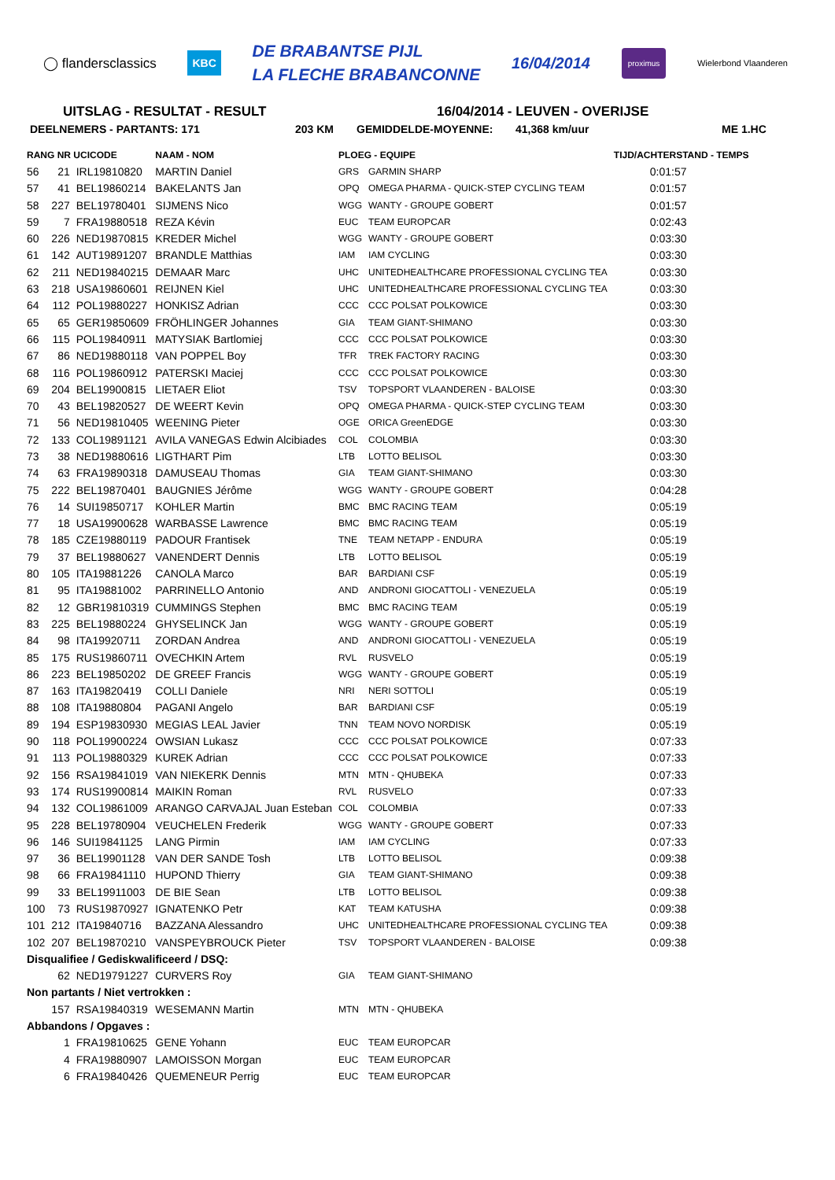◯ flandersclassics
KBC
DE BRABANTSE PIJL
LA FLECHE BRABANCONNE
16/04/2014
proximus
Wielerbond Vlaanderen
UITSLAG - RESULTAT - RESULT 16/04/2014 - LEUVEN - OVERIJSE
DEELNEMERS - PARTANTS: 171 203 KM GEMIDDELDE-MOYENNE: 41,368 km/uur ME 1.HC
| RANG NR UCICODE | | | NAAM - NOM | PLOEG - EQUIPE | | TIJD/ACHTERSTAND - TEMPS |
| --- | --- | --- | --- | --- | --- | --- |
| 56 | 21 | IRL19810820 | MARTIN Daniel | GRS | GARMIN SHARP | 0:01:57 |
| 57 | 41 | BEL19860214 | BAKELANTS Jan | OPQ | OMEGA PHARMA - QUICK-STEP CYCLING TEAM | 0:01:57 |
| 58 | 227 | BEL19780401 | SIJMENS Nico | WGG | WANTY - GROUPE GOBERT | 0:01:57 |
| 59 | 7 | FRA19880518 | REZA Kévin | EUC | TEAM EUROPCAR | 0:02:43 |
| 60 | 226 | NED19870815 | KREDER Michel | WGG | WANTY - GROUPE GOBERT | 0:03:30 |
| 61 | 142 | AUT19891207 | BRANDLE Matthias | IAM | IAM CYCLING | 0:03:30 |
| 62 | 211 | NED19840215 | DEMAAR Marc | UHC | UNITEDHEALTHCARE PROFESSIONAL CYCLING TEA | 0:03:30 |
| 63 | 218 | USA19860601 | REIJNEN Kiel | UHC | UNITEDHEALTHCARE PROFESSIONAL CYCLING TEA | 0:03:30 |
| 64 | 112 | POL19880227 | HONKISZ Adrian | CCC | CCC POLSAT POLKOWICE | 0:03:30 |
| 65 | 65 | GER19850609 | FRÖHLINGER Johannes | GIA | TEAM GIANT-SHIMANO | 0:03:30 |
| 66 | 115 | POL19840911 | MATYSIAK Bartlomiej | CCC | CCC POLSAT POLKOWICE | 0:03:30 |
| 67 | 86 | NED19880118 | VAN POPPEL Boy | TFR | TREK FACTORY RACING | 0:03:30 |
| 68 | 116 | POL19860912 | PATERSKI Maciej | CCC | CCC POLSAT POLKOWICE | 0:03:30 |
| 69 | 204 | BEL19900815 | LIETAER Eliot | TSV | TOPSPORT VLAANDEREN - BALOISE | 0:03:30 |
| 70 | 43 | BEL19820527 | DE WEERT Kevin | OPQ | OMEGA PHARMA - QUICK-STEP CYCLING TEAM | 0:03:30 |
| 71 | 56 | NED19810405 | WEENING Pieter | OGE | ORICA GreenEDGE | 0:03:30 |
| 72 | 133 | COL19891121 | AVILA VANEGAS Edwin Alcibiades | COL | COLOMBIA | 0:03:30 |
| 73 | 38 | NED19880616 | LIGTHART Pim | LTB | LOTTO BELISOL | 0:03:30 |
| 74 | 63 | FRA19890318 | DAMUSEAU Thomas | GIA | TEAM GIANT-SHIMANO | 0:03:30 |
| 75 | 222 | BEL19870401 | BAUGNIES Jérôme | WGG | WANTY - GROUPE GOBERT | 0:04:28 |
| 76 | 14 | SUI19850717 | KOHLER Martin | BMC | BMC RACING TEAM | 0:05:19 |
| 77 | 18 | USA19900628 | WARBASSE Lawrence | BMC | BMC RACING TEAM | 0:05:19 |
| 78 | 185 | CZE19880119 | PADOUR Frantisek | TNE | TEAM NETAPP - ENDURA | 0:05:19 |
| 79 | 37 | BEL19880627 | VANENDERT Dennis | LTB | LOTTO BELISOL | 0:05:19 |
| 80 | 105 | ITA19881226 | CANOLA Marco | BAR | BARDIANI CSF | 0:05:19 |
| 81 | 95 | ITA19881002 | PARRINELLO Antonio | AND | ANDRONI GIOCATTOLI - VENEZUELA | 0:05:19 |
| 82 | 12 | GBR19810319 | CUMMINGS Stephen | BMC | BMC RACING TEAM | 0:05:19 |
| 83 | 225 | BEL19880224 | GHYSELINCK Jan | WGG | WANTY - GROUPE GOBERT | 0:05:19 |
| 84 | 98 | ITA19920711 | ZORDAN Andrea | AND | ANDRONI GIOCATTOLI - VENEZUELA | 0:05:19 |
| 85 | 175 | RUS19860711 | OVECHKIN Artem | RVL | RUSVELO | 0:05:19 |
| 86 | 223 | BEL19850202 | DE GREEF Francis | WGG | WANTY - GROUPE GOBERT | 0:05:19 |
| 87 | 163 | ITA19820419 | COLLI Daniele | NRI | NERI SOTTOLI | 0:05:19 |
| 88 | 108 | ITA19880804 | PAGANI Angelo | BAR | BARDIANI CSF | 0:05:19 |
| 89 | 194 | ESP19830930 | MEGIAS LEAL Javier | TNN | TEAM NOVO NORDISK | 0:05:19 |
| 90 | 118 | POL19900224 | OWSIAN Lukasz | CCC | CCC POLSAT POLKOWICE | 0:07:33 |
| 91 | 113 | POL19880329 | KUREK Adrian | CCC | CCC POLSAT POLKOWICE | 0:07:33 |
| 92 | 156 | RSA19841019 | VAN NIEKERK Dennis | MTN | MTN - QHUBEKA | 0:07:33 |
| 93 | 174 | RUS19900814 | MAIKIN Roman | RVL | RUSVELO | 0:07:33 |
| 94 | 132 | COL19861009 | ARANGO CARVAJAL Juan Esteban | COL | COLOMBIA | 0:07:33 |
| 95 | 228 | BEL19780904 | VEUCHELEN Frederik | WGG | WANTY - GROUPE GOBERT | 0:07:33 |
| 96 | 146 | SUI19841125 | LANG Pirmin | IAM | IAM CYCLING | 0:07:33 |
| 97 | 36 | BEL19901128 | VAN DER SANDE Tosh | LTB | LOTTO BELISOL | 0:09:38 |
| 98 | 66 | FRA19841110 | HUPOND Thierry | GIA | TEAM GIANT-SHIMANO | 0:09:38 |
| 99 | 33 | BEL19911003 | DE BIE Sean | LTB | LOTTO BELISOL | 0:09:38 |
| 100 | 73 | RUS19870927 | IGNATENKO Petr | KAT | TEAM KATUSHA | 0:09:38 |
| 101 | 212 | ITA19840716 | BAZZANA Alessandro | UHC | UNITEDHEALTHCARE PROFESSIONAL CYCLING TEA | 0:09:38 |
| 102 | 207 | BEL19870210 | VANSPEYBROUCK Pieter | TSV | TOPSPORT VLAANDEREN - BALOISE | 0:09:38 |
| Disqualifiee / Gediskwalificeerd / DSQ: | | | | | | |
| | 62 | NED19791227 | CURVERS Roy | GIA | TEAM GIANT-SHIMANO | |
| Non partants / Niet vertrokken : | | | | | | |
| | 157 | RSA19840319 | WESEMANN Martin | MTN | MTN - QHUBEKA | |
| Abbandons / Opgaves : | | | | | | |
| | 1 | FRA19810625 | GENE Yohann | EUC | TEAM EUROPCAR | |
| | 4 | FRA19880907 | LAMOISSON Morgan | EUC | TEAM EUROPCAR | |
| | 6 | FRA19840426 | QUEMENEUR Perrig | EUC | TEAM EUROPCAR | |